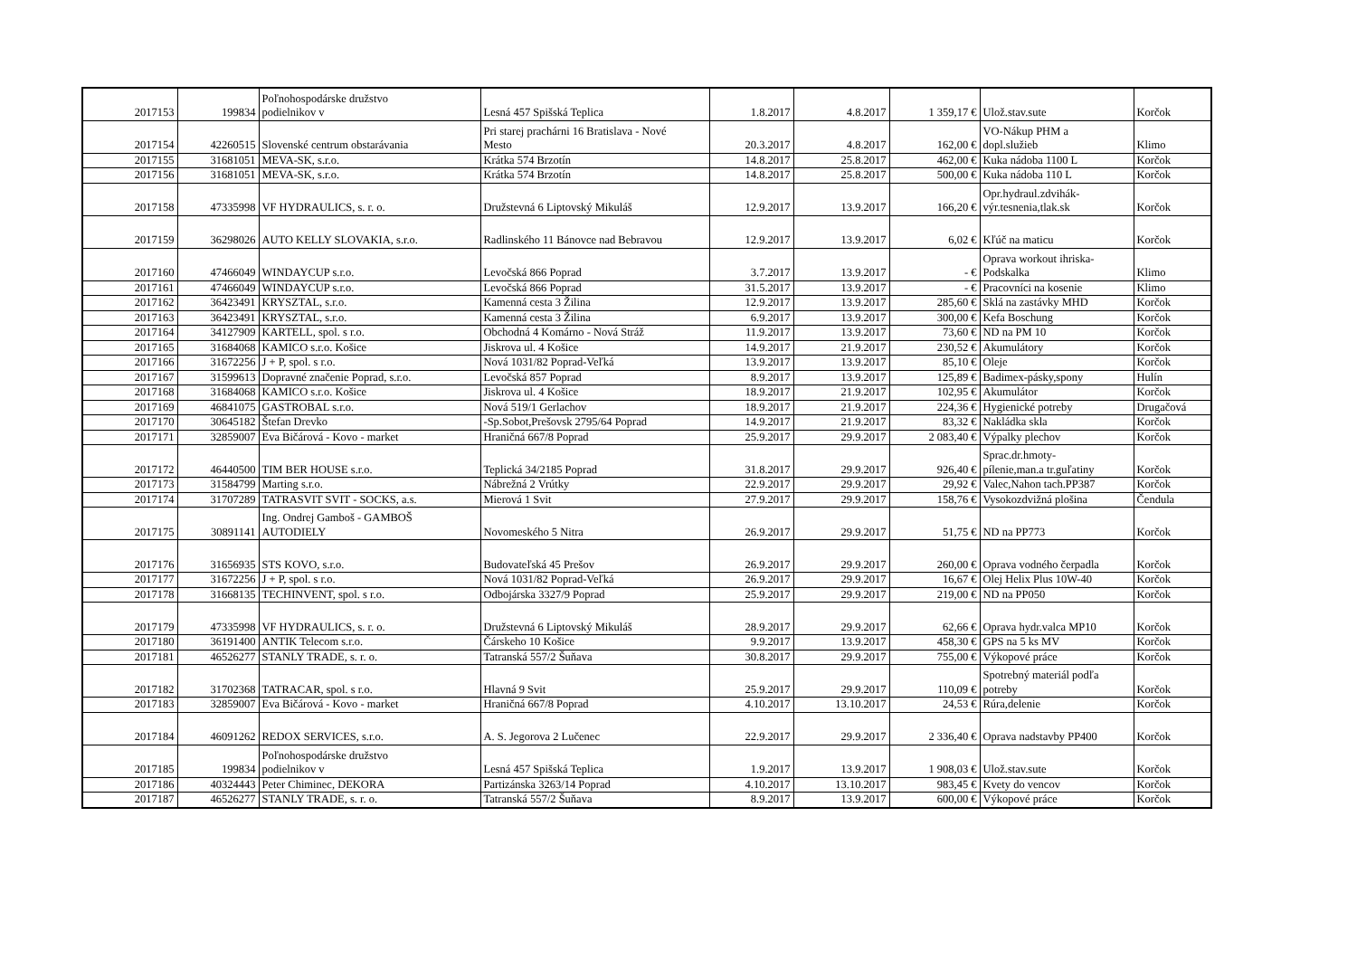| 2017153 | 199834 | Poľnohospodárske družstvo podielnikov v | Lesná 457 Spišská Teplica | 1.8.2017 | 4.8.2017 | 1 359,17 € | Ulož.stav.sute | Korčok |
| 2017154 | 42260515 | Slovenské centrum obstarávania | Pri starej prachárni 16 Bratislava - Nové Mesto | 20.3.2017 | 4.8.2017 | 162,00 € | VO-Nákup PHM a dopl.služieb | Klimo |
| 2017155 | 31681051 | MEVA-SK, s.r.o. | Krátka 574 Brzotín | 14.8.2017 | 25.8.2017 | 462,00 € | Kuka nádoba 1100 L | Korčok |
| 2017156 | 31681051 | MEVA-SK, s.r.o. | Krátka 574 Brzotín | 14.8.2017 | 25.8.2017 | 500,00 € | Kuka nádoba 110 L | Korčok |
| 2017158 | 47335998 | VF HYDRAULICS, s. r. o. | Družstevná 6 Liptovský Mikuláš | 12.9.2017 | 13.9.2017 | 166,20 € | Opr.hydraul.zdvihák- výr.tesnenia,tlak.sk | Korčok |
| 2017159 | 36298026 | AUTO KELLY SLOVAKIA, s.r.o. | Radlinského 11 Bánovce nad Bebravou | 12.9.2017 | 13.9.2017 | 6,02 € | Kľúč na maticu | Korčok |
| 2017160 | 47466049 | WINDAYCUP s.r.o. | Levočská 866 Poprad | 3.7.2017 | 13.9.2017 | - € | Oprava workout ihriska- Podskalka | Klimo |
| 2017161 | 47466049 | WINDAYCUP s.r.o. | Levočská 866 Poprad | 31.5.2017 | 13.9.2017 | - € | Pracovníci na kosenie | Klimo |
| 2017162 | 36423491 | KRYSZTAL, s.r.o. | Kamenná cesta 3 Žilina | 12.9.2017 | 13.9.2017 | 285,60 € | Sklá na zastávky MHD | Korčok |
| 2017163 | 36423491 | KRYSZTAL, s.r.o. | Kamenná cesta 3 Žilina | 6.9.2017 | 13.9.2017 | 300,00 € | Kefa Boschung | Korčok |
| 2017164 | 34127909 | KARTELL, spol. s r.o. | Obchodná 4 Komárno - Nová Stráž | 11.9.2017 | 13.9.2017 | 73,60 € | ND na PM 10 | Korčok |
| 2017165 | 31684068 | KAMICO s.r.o. Košice | Jiskrova ul. 4 Košice | 14.9.2017 | 21.9.2017 | 230,52 € | Akumulátory | Korčok |
| 2017166 | 31672256 | J + P, spol. s r.o. | Nová 1031/82 Poprad-Veľká | 13.9.2017 | 13.9.2017 | 85,10 € | Oleje | Korčok |
| 2017167 | 31599613 | Dopravné značenie Poprad, s.r.o. | Levočská 857 Poprad | 8.9.2017 | 13.9.2017 | 125,89 € | Badimex-pásky,spony | Hulín |
| 2017168 | 31684068 | KAMICO s.r.o. Košice | Jiskrova ul. 4 Košice | 18.9.2017 | 21.9.2017 | 102,95 € | Akumulátor | Korčok |
| 2017169 | 46841075 | GASTROBAL s.r.o. | Nová 519/1 Gerlachov | 18.9.2017 | 21.9.2017 | 224,36 € | Hygienické potreby | Drugačová |
| 2017170 | 30645182 | Štefan Drevko | -Sp.Sobot,Prešovsk 2795/64 Poprad | 14.9.2017 | 21.9.2017 | 83,32 € | Nakládka skla | Korčok |
| 2017171 | 32859007 | Eva Bičárová - Kovo - market | Hraničná 667/8 Poprad | 25.9.2017 | 29.9.2017 | 2 083,40 € | Výpalky plechov | Korčok |
| 2017172 | 46440500 | TIM BER HOUSE s.r.o. | Teplická 34/2185 Poprad | 31.8.2017 | 29.9.2017 | 926,40 € | Sprac.dr.hmoty- pílenie,man.a tr.guľatiny | Korčok |
| 2017173 | 31584799 | Marting s.r.o. | Nábrežná 2 Vrútky | 22.9.2017 | 29.9.2017 | 29,92 € | Valec,Nahon tach.PP387 | Korčok |
| 2017174 | 31707289 | TATRASVIT SVIT - SOCKS, a.s. | Mierová 1 Svit | 27.9.2017 | 29.9.2017 | 158,76 € | Vysokozdvižná plošina | Čendula |
| 2017175 | 30891141 | Ing. Ondrej Gamboš - GAMBOŠ AUTODIELY | Novomeského 5 Nitra | 26.9.2017 | 29.9.2017 | 51,75 € | ND na PP773 | Korčok |
| 2017176 | 31656935 | STS KOVO, s.r.o. | Budovateľská 45 Prešov | 26.9.2017 | 29.9.2017 | 260,00 € | Oprava vodného čerpadla | Korčok |
| 2017177 | 31672256 | J + P, spol. s r.o. | Nová 1031/82 Poprad-Veľká | 26.9.2017 | 29.9.2017 | 16,67 € | Olej Helix Plus 10W-40 | Korčok |
| 2017178 | 31668135 | TECHINVENT, spol. s r.o. | Odbojárska 3327/9 Poprad | 25.9.2017 | 29.9.2017 | 219,00 € | ND na PP050 | Korčok |
| 2017179 | 47335998 | VF HYDRAULICS, s. r. o. | Družstevná 6 Liptovský Mikuláš | 28.9.2017 | 29.9.2017 | 62,66 € | Oprava hydr.valca MP10 | Korčok |
| 2017180 | 36191400 | ANTIK Telecom s.r.o. | Čárskeho 10 Košice | 9.9.2017 | 13.9.2017 | 458,30 € | GPS na 5 ks MV | Korčok |
| 2017181 | 46526277 | STANLY TRADE, s. r. o. | Tatranská 557/2 Šuňava | 30.8.2017 | 29.9.2017 | 755,00 € | Výkopové práce | Korčok |
| 2017182 | 31702368 | TATRACAR, spol. s r.o. | Hlavná 9 Svit | 25.9.2017 | 29.9.2017 | 110,09 € | Spotrebný materiál podľa potreby | Korčok |
| 2017183 | 32859007 | Eva Bičárová - Kovo - market | Hraničná 667/8 Poprad | 4.10.2017 | 13.10.2017 | 24,53 € | Rúra,delenie | Korčok |
| 2017184 | 46091262 | REDOX SERVICES, s.r.o. | A. S. Jegorova 2 Lučenec | 22.9.2017 | 29.9.2017 | 2 336,40 € | Oprava nadstavby PP400 | Korčok |
| 2017185 | 199834 | Poľnohospodárske družstvo podielnikov v | Lesná 457 Spišská Teplica | 1.9.2017 | 13.9.2017 | 1 908,03 € | Ulož.stav.sute | Korčok |
| 2017186 | 40324443 | Peter Chiminec, DEKORA | Partizánska 3263/14 Poprad | 4.10.2017 | 13.10.2017 | 983,45 € | Kvety do vencov | Korčok |
| 2017187 | 46526277 | STANLY TRADE, s. r. o. | Tatranská 557/2 Šuňava | 8.9.2017 | 13.9.2017 | 600,00 € | Výkopové práce | Korčok |